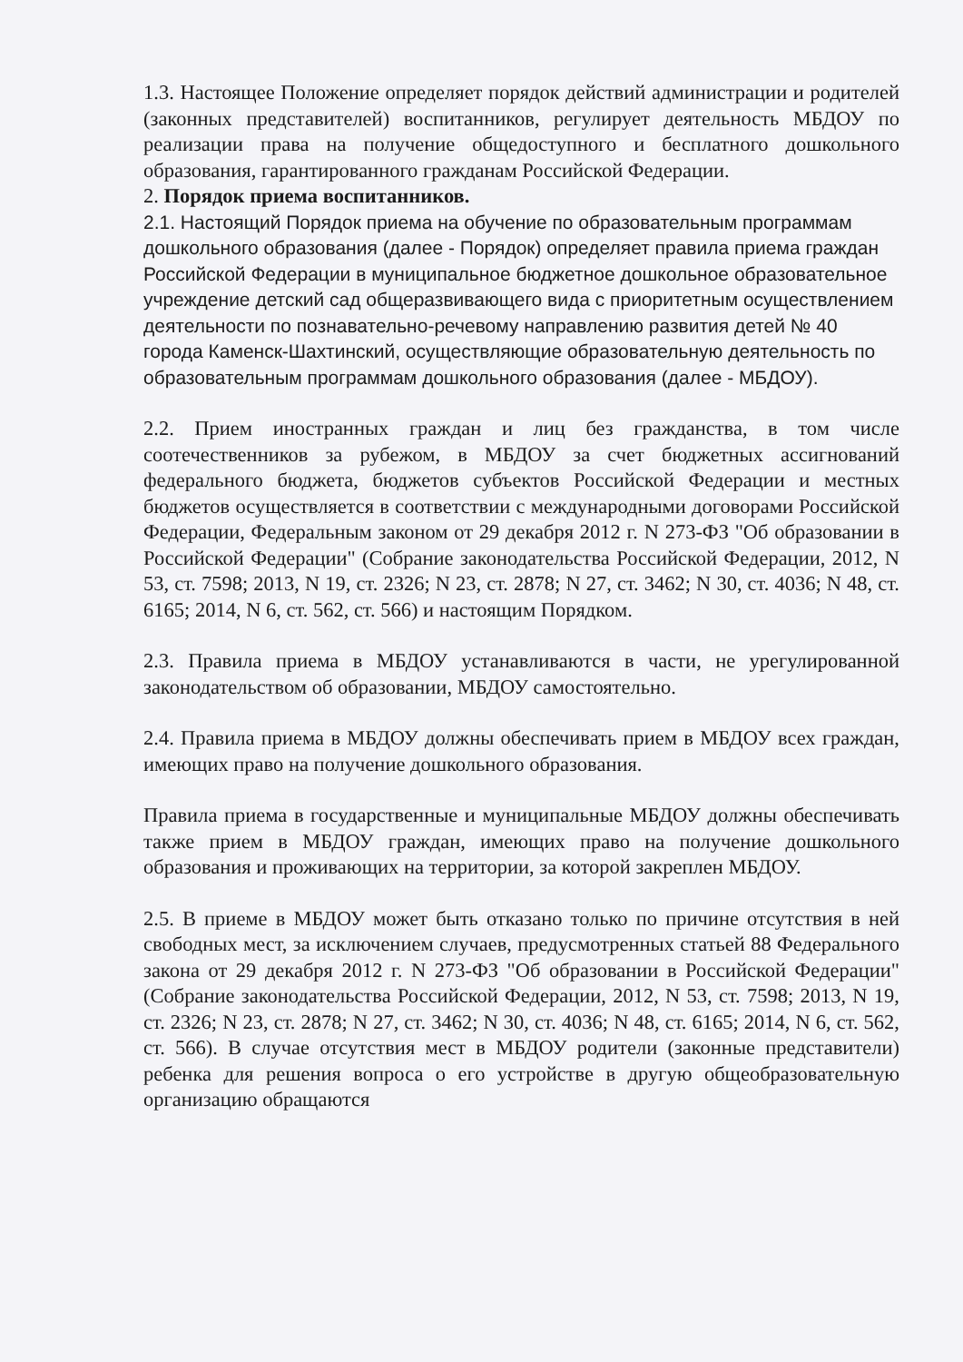1.3. Настоящее Положение определяет порядок действий администрации и родителей (законных представителей) воспитанников, регулирует деятельность МБДОУ по реализации права на получение общедоступного и бесплатного дошкольного образования, гарантированного гражданам Российской Федерации.
2. Порядок приема воспитанников.
2.1. Настоящий Порядок приема на обучение по образовательным программам дошкольного образования (далее - Порядок) определяет правила приема граждан Российской Федерации в муниципальное бюджетное дошкольное образовательное учреждение детский сад общеразвивающего вида с приоритетным осуществлением деятельности по познавательно-речевому направлению развития детей № 40 города Каменск-Шахтинский, осуществляющие образовательную деятельность по образовательным программам дошкольного образования (далее - МБДОУ).
2.2. Прием иностранных граждан и лиц без гражданства, в том числе соотечественников за рубежом, в МБДОУ за счет бюджетных ассигнований федерального бюджета, бюджетов субъектов Российской Федерации и местных бюджетов осуществляется в соответствии с международными договорами Российской Федерации, Федеральным законом от 29 декабря 2012 г. N 273-ФЗ "Об образовании в Российской Федерации" (Собрание законодательства Российской Федерации, 2012, N 53, ст. 7598; 2013, N 19, ст. 2326; N 23, ст. 2878; N 27, ст. 3462; N 30, ст. 4036; N 48, ст. 6165; 2014, N 6, ст. 562, ст. 566) и настоящим Порядком.
2.3. Правила приема в МБДОУ устанавливаются в части, не урегулированной законодательством об образовании, МБДОУ самостоятельно.
2.4. Правила приема в МБДОУ должны обеспечивать прием в МБДОУ всех граждан, имеющих право на получение дошкольного образования.
Правила приема в государственные и муниципальные МБДОУ должны обеспечивать также прием в МБДОУ граждан, имеющих право на получение дошкольного образования и проживающих на территории, за которой закреплен МБДОУ.
2.5. В приеме в МБДОУ может быть отказано только по причине отсутствия в ней свободных мест, за исключением случаев, предусмотренных статьей 88 Федерального закона от 29 декабря 2012 г. N 273-ФЗ "Об образовании в Российской Федерации" (Собрание законодательства Российской Федерации, 2012, N 53, ст. 7598; 2013, N 19, ст. 2326; N 23, ст. 2878; N 27, ст. 3462; N 30, ст. 4036; N 48, ст. 6165; 2014, N 6, ст. 562, ст. 566). В случае отсутствия мест в МБДОУ родители (законные представители) ребенка для решения вопроса о его устройстве в другую общеобразовательную организацию обращаются